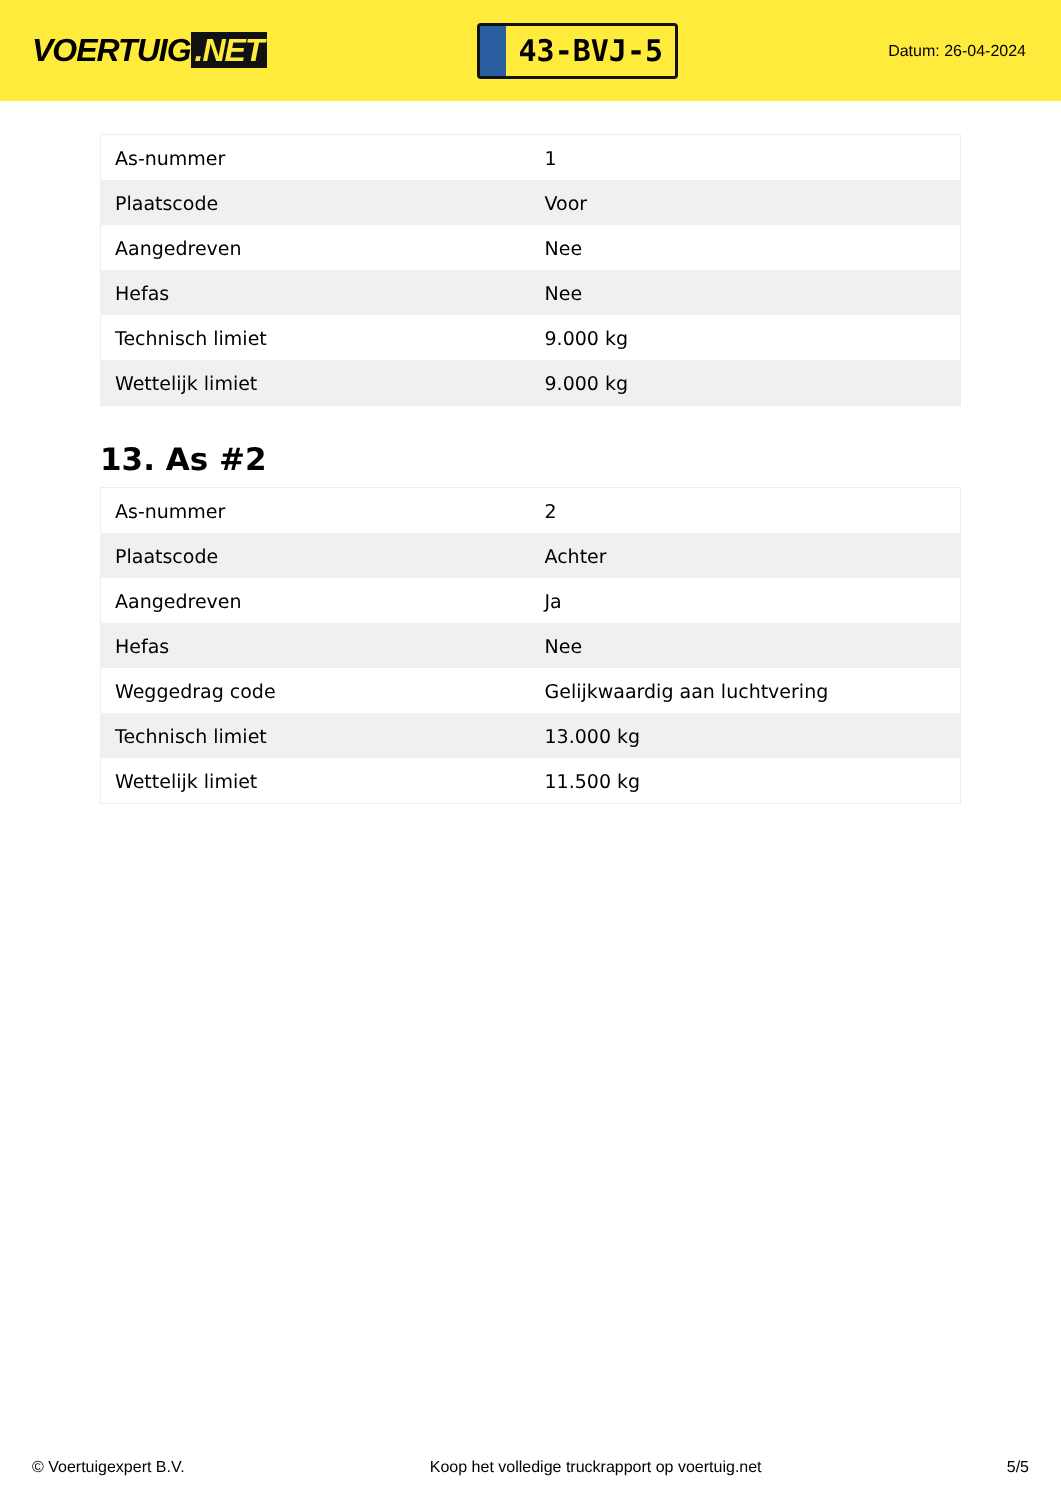VOERTUIG.NET
43-BVJ-5
Datum: 26-04-2024
| As-nummer | 1 |
| Plaatscode | Voor |
| Aangedreven | Nee |
| Hefas | Nee |
| Technisch limiet | 9.000 kg |
| Wettelijk limiet | 9.000 kg |
13. As #2
| As-nummer | 2 |
| Plaatscode | Achter |
| Aangedreven | Ja |
| Hefas | Nee |
| Weggedrag code | Gelijkwaardig aan luchtvering |
| Technisch limiet | 13.000 kg |
| Wettelijk limiet | 11.500 kg |
© Voertuigexpert B.V. Koop het volledige truckrapport op voertuig.net 5/5